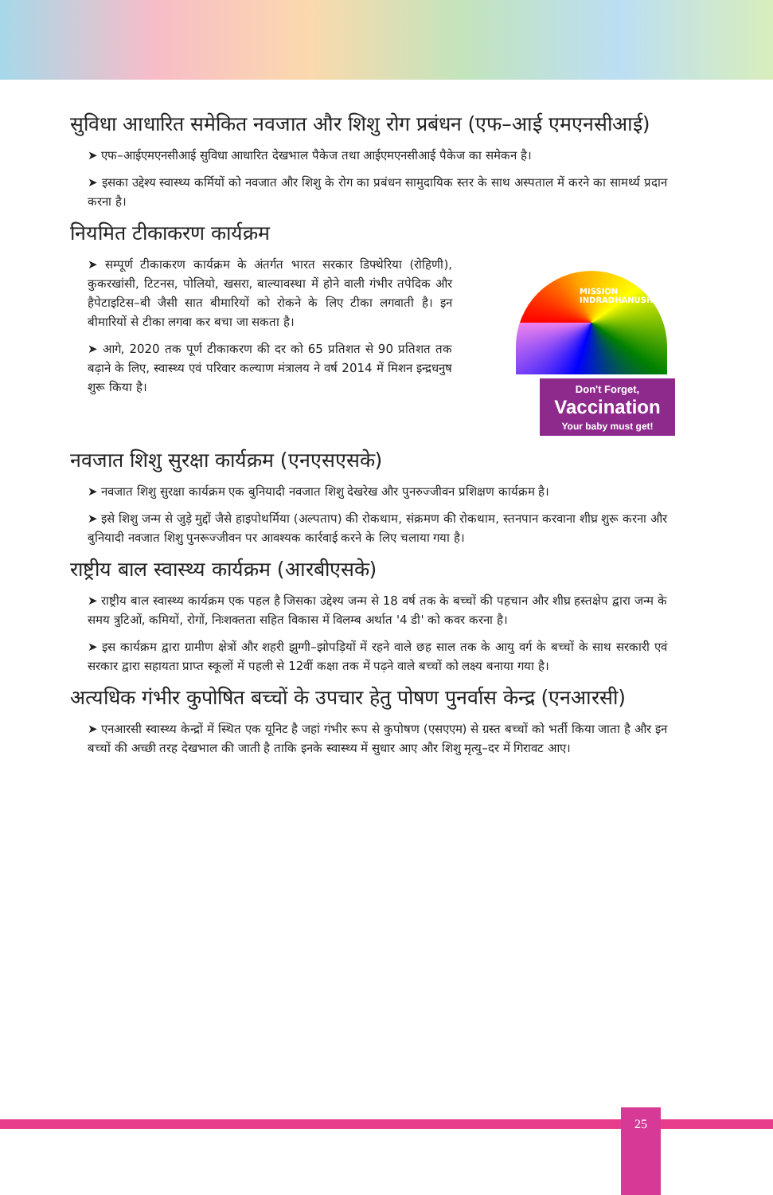सुविधा आधारित समेकित नवजात और शिशु रोग प्रबंधन (एफ–आई एमएनसीआई)
➤ एफ–आईएमएनसीआई सुविधा आधारित देखभाल पैकेज तथा आईएमएनसीआई पैकेज का समेकन है।
➤ इसका उद्देश्य स्वास्थ्य कर्मियों को नवजात और शिशु के रोग का प्रबंधन सामुदायिक स्तर के साथ अस्पताल में करने का सामर्थ्य प्रदान करना है।
नियमित टीकाकरण कार्यक्रम
Don't Forget,
Vaccination
Your baby must get!
MISSION INDRADHANUSH
➤ सम्पूर्ण टीकाकरण कार्यक्रम के अंतर्गत भारत सरकार डिफ्थेरिया (रोहिणी), कुकरखांसी, टिटनस, पोलियो, खसरा, बाल्यावस्था में होने वाली गंभीर तपेदिक और हैपेटाइटिस–बी जैसी सात बीमारियों को रोकने के लिए टीका लगवाती है। इन बीमारियों से टीका लगवा कर बचा जा सकता है।
➤ आगे, 2020 तक पूर्ण टीकाकरण की दर को 65 प्रतिशत से 90 प्रतिशत तक बढ़ाने के लिए, स्वास्थ्य एवं परिवार कल्याण मंत्रालय ने वर्ष 2014 में मिशन इन्द्रधनुष शुरू किया है।
नवजात शिशु सुरक्षा कार्यक्रम (एनएसएसके)
➤ नवजात शिशु सुरक्षा कार्यक्रम एक बुनियादी नवजात शिशु देखरेख और पुनरुज्जीवन प्रशिक्षण कार्यक्रम है।
➤ इसे शिशु जन्म से जुड़े मुद्दों जैसे हाइपोथर्मिया (अल्पताप) की रोकथाम, संक्रमण की रोकथाम, स्तनपान करवाना शीघ्र शुरू करना और बुनियादी नवजात शिशु पुनरूज्जीवन पर आवश्यक कार्रवाई करने के लिए चलाया गया है।
राष्ट्रीय बाल स्वास्थ्य कार्यक्रम (आरबीएसके)
➤ राष्ट्रीय बाल स्वास्थ्य कार्यक्रम एक पहल है जिसका उद्देश्य जन्म से 18 वर्ष तक के बच्चों की पहचान और शीघ्र हस्तक्षेप द्वारा जन्म के समय त्रुटिओं, कमियों, रोगों, निःशक्तता सहित विकास में विलम्ब अर्थात '4 डी' को कवर करना है।
➤ इस कार्यक्रम द्वारा ग्रामीण क्षेत्रों और शहरी झुग्गी–झोपड़ियों में रहने वाले छह साल तक के आयु वर्ग के बच्चों के साथ सरकारी एवं सरकार द्वारा सहायता प्राप्त स्कूलों में पहली से 12वीं कक्षा तक में पढ़ने वाले बच्चों को लक्ष्य बनाया गया है।
अत्यधिक गंभीर कुपोषित बच्चों के उपचार हेतु पोषण पुनर्वास केन्द्र (एनआरसी)
➤ एनआरसी स्वास्थ्य केन्द्रों में स्थित एक यूनिट है जहां गंभीर रूप से कुपोषण (एसएएम) से ग्रस्त बच्चों को भर्ती किया जाता है और इन बच्चों की अच्छी तरह देखभाल की जाती है ताकि इनके स्वास्थ्य में सुधार आए और शिशु मृत्यु–दर में गिरावट आए।
25